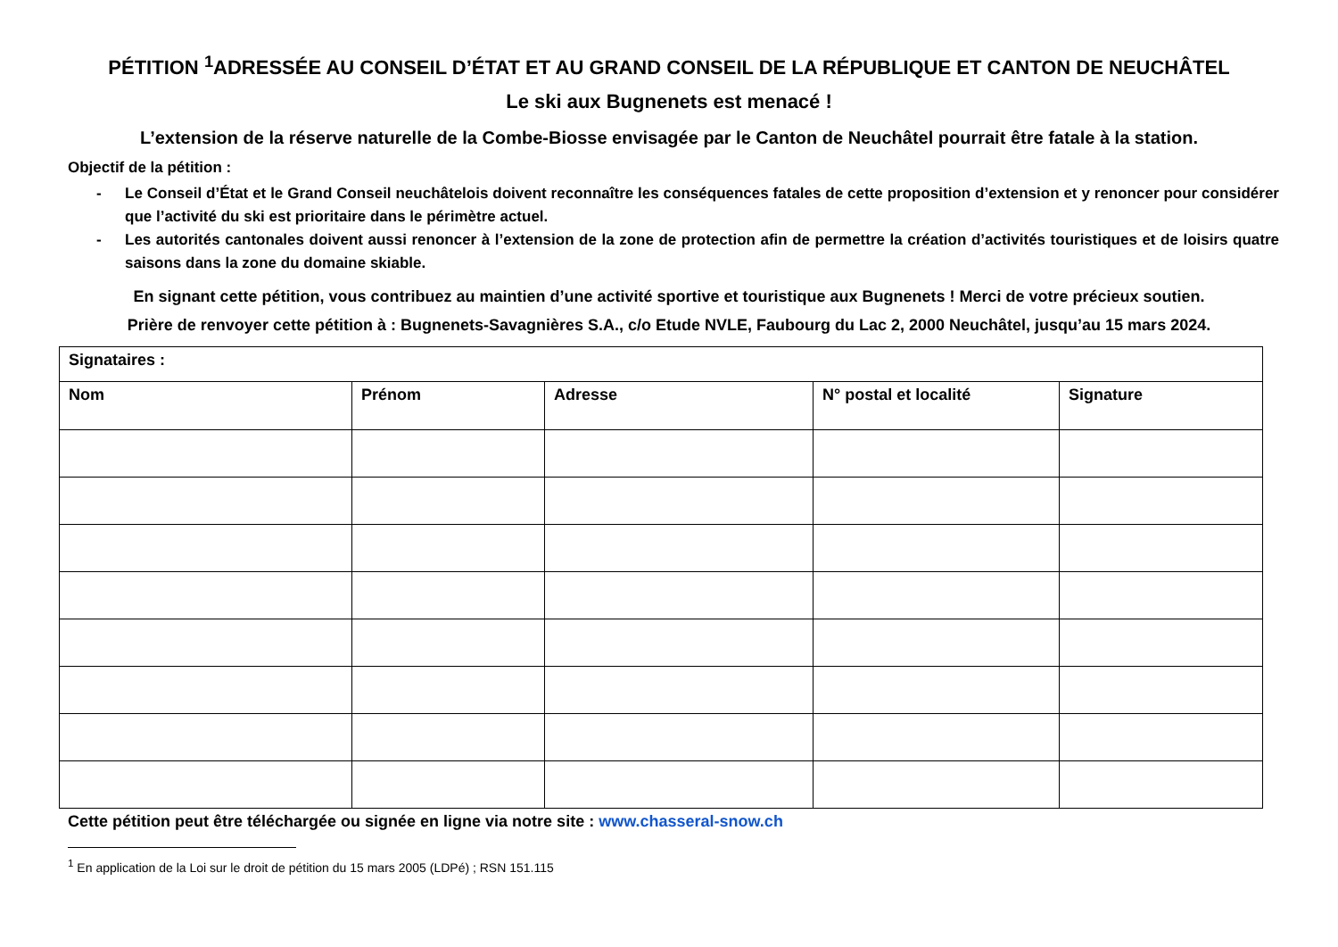PÉTITION <sup>1</sup>ADRESSÉE AU CONSEIL D’ÉTAT ET AU GRAND CONSEIL DE LA RÉPUBLIQUE ET CANTON DE NEUCHÂTEL
Le ski aux Bugnenets est menacé !
L’extension de la réserve naturelle de la Combe-Biosse envisagée par le Canton de Neuchâtel pourrait être fatale à la station.
Objectif de la pétition :
- Le Conseil d’État et le Grand Conseil neuchâtelois doivent reconnaître les conséquences fatales de cette proposition d’extension et y renoncer pour considérer que l’activité du ski est prioritaire dans le périmètre actuel.
- Les autorités cantonales doivent aussi renoncer à l’extension de la zone de protection afin de permettre la création d’activités touristiques et de loisirs quatre saisons dans la zone du domaine skiable.
En signant cette pétition, vous contribuez au maintien d’une activité sportive et touristique aux Bugnenets ! Merci de votre précieux soutien.
Prière de renvoyer cette pétition à : Bugnenets-Savagnières S.A., c/o Etude NVLE, Faubourg du Lac 2, 2000 Neuchâtel, jusqu’au 15 mars 2024.
| Signataires : | | | | |
| --- | --- | --- | --- | --- |
| Nom | Prénom | Adresse | N° postal et localité | Signature |
Cette pétition peut être téléchargée ou signée en ligne via notre site : www.chasseral-snow.ch
<sup>1</sup> En application de la Loi sur le droit de pétition du 15 mars 2005 (LDPé) ; RSN 151.115